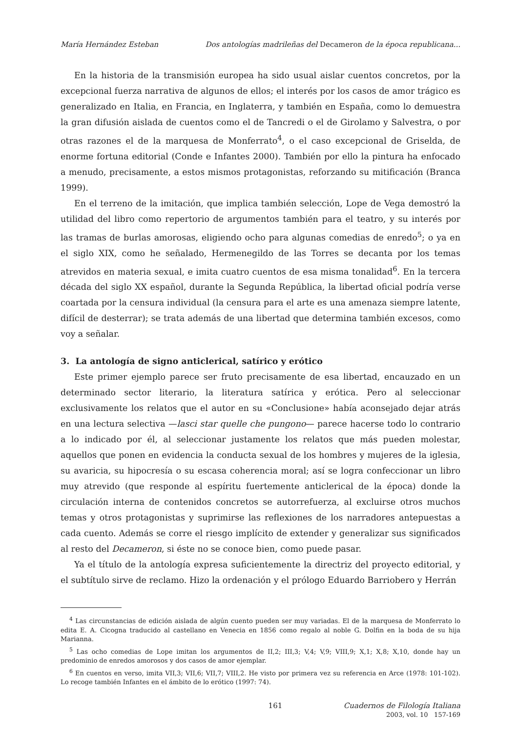María Hernández Esteban Dos antologías madrileñas del Decameron de la época republicana...
En la historia de la transmisión europea ha sido usual aislar cuentos concretos, por la excepcional fuerza narrativa de algunos de ellos; el interés por los casos de amor trágico es generalizado en Italia, en Francia, en Inglaterra, y también en España, como lo demuestra la gran difusión aislada de cuentos como el de Tancredi o el de Girolamo y Salvestra, o por otras razones el de la marquesa de Monferrato<sup>4</sup>, o el caso excepcional de Griselda, de enorme fortuna editorial (Conde e Infantes 2000). También por ello la pintura ha enfocado a menudo, precisamente, a estos mismos protagonistas, reforzando su mitificación (Branca 1999).
En el terreno de la imitación, que implica también selección, Lope de Vega demostró la utilidad del libro como repertorio de argumentos también para el teatro, y su interés por las tramas de burlas amorosas, eligiendo ocho para algunas comedias de enredo<sup>5</sup>; o ya en el siglo XIX, como he señalado, Hermenegildo de las Torres se decanta por los temas atrevidos en materia sexual, e imita cuatro cuentos de esa misma tonalidad<sup>6</sup>. En la tercera década del siglo XX español, durante la Segunda República, la libertad oficial podría verse coartada por la censura individual (la censura para el arte es una amenaza siempre latente, difícil de desterrar); se trata además de una libertad que determina también excesos, como voy a señalar.
3. La antología de signo anticlerical, satírico y erótico
Este primer ejemplo parece ser fruto precisamente de esa libertad, encauzado en un determinado sector literario, la literatura satírica y erótica. Pero al seleccionar exclusivamente los relatos que el autor en su «Conclusione» había aconsejado dejar atrás en una lectura selectiva —lasci star quelle che pungono— parece hacerse todo lo contrario a lo indicado por él, al seleccionar justamente los relatos que más pueden molestar, aquellos que ponen en evidencia la conducta sexual de los hombres y mujeres de la iglesia, su avaricia, su hipocresía o su escasa coherencia moral; así se logra confeccionar un libro muy atrevido (que responde al espíritu fuertemente anticlerical de la época) donde la circulación interna de contenidos concretos se autorrefuerza, al excluirse otros muchos temas y otros protagonistas y suprimirse las reflexiones de los narradores antepuestas a cada cuento. Además se corre el riesgo implícito de extender y generalizar sus significados al resto del Decameron, si éste no se conoce bien, como puede pasar.
Ya el título de la antología expresa suficientemente la directriz del proyecto editorial, y el subtítulo sirve de reclamo. Hizo la ordenación y el prólogo Eduardo Barriobero y Herrán
<sup>4</sup> Las circunstancias de edición aislada de algún cuento pueden ser muy variadas. El de la marquesa de Monferrato lo edita E. A. Cicogna traducido al castellano en Venecia en 1856 como regalo al noble G. Dolfin en la boda de su hija Marianna.
<sup>5</sup> Las ocho comedias de Lope imitan los argumentos de II,2; III,3; V,4; V,9; VIII,9; X,1; X,8; X,10, donde hay un predominio de enredos amorosos y dos casos de amor ejemplar.
<sup>6</sup> En cuentos en verso, imita VII,3; VII,6; VII,7; VIII,2. He visto por primera vez su referencia en Arce (1978: 101-102). Lo recoge también Infantes en el ámbito de lo erótico (1997: 74).
161 Cuadernos de Filología Italiana
2003, vol. 10 157-169